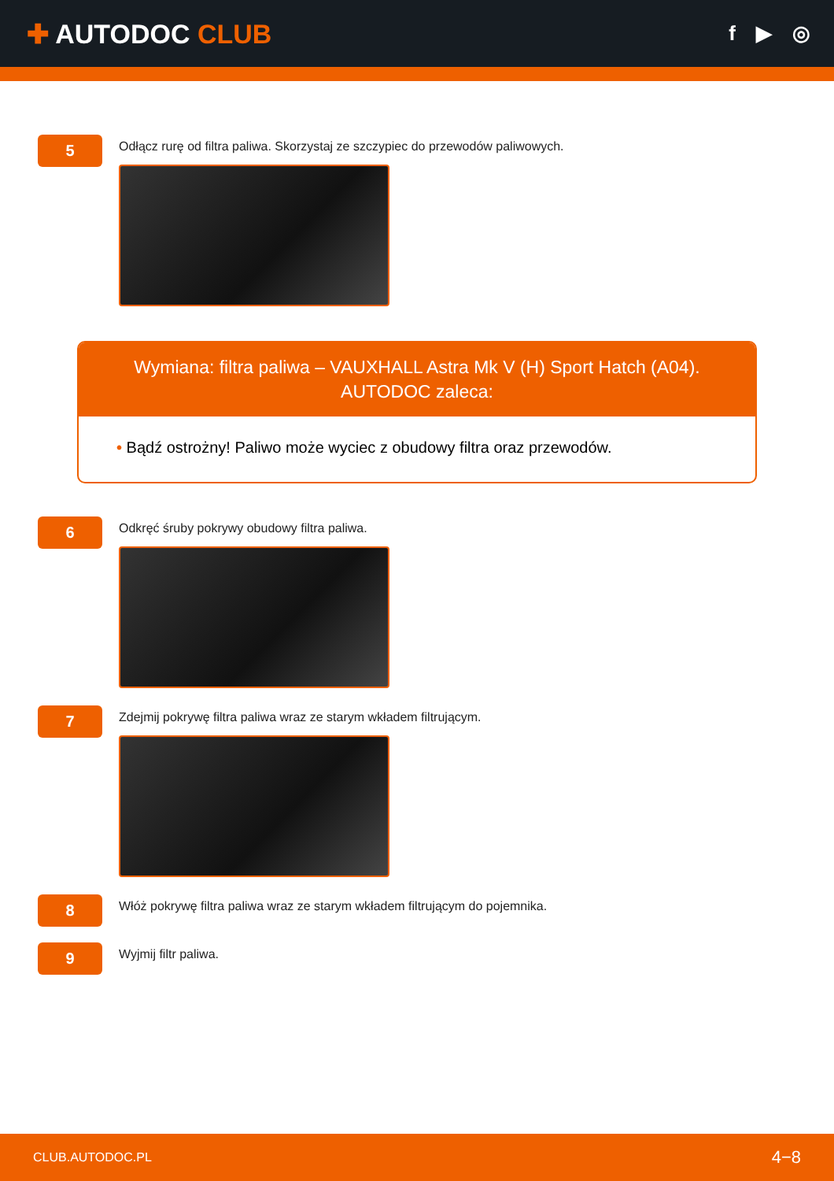✚ AUTODOC CLUB
f ▶ ◎
5
Odłącz rurę od filtra paliwa. Skorzystaj ze szczypiec do przewodów paliwowych.
Wymiana: filtra paliwa – VAUXHALL Astra Mk V (H) Sport Hatch (A04).
AUTODOC zaleca:
• Bądź ostrożny! Paliwo może wyciec z obudowy filtra oraz przewodów.
6
Odkręć śruby pokrywy obudowy filtra paliwa.
7
Zdejmij pokrywę filtra paliwa wraz ze starym wkładem filtrującym.
8
Włóż pokrywę filtra paliwa wraz ze starym wkładem filtrującym do pojemnika.
9
Wyjmij filtr paliwa.
CLUB.AUTODOC.PL 4−8